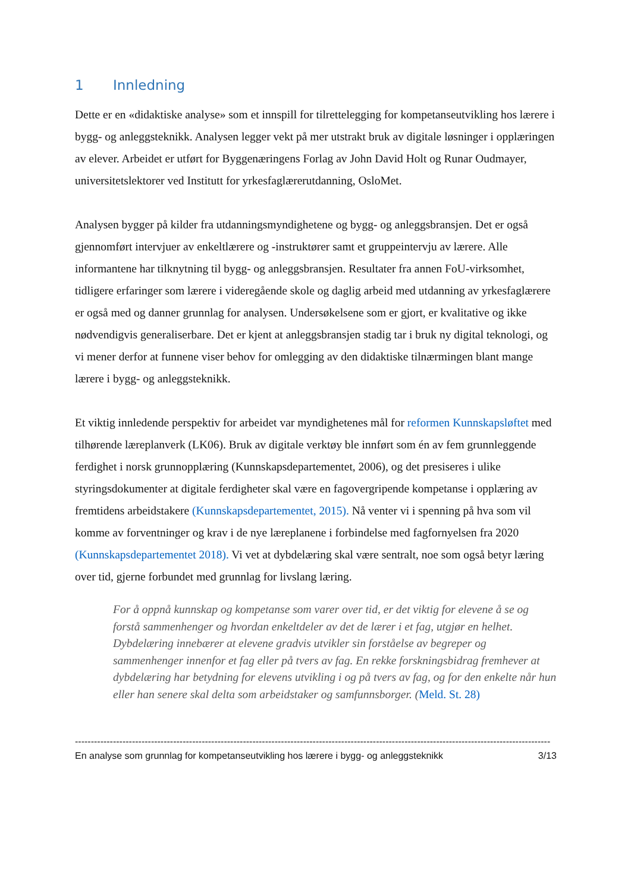1 Innledning
Dette er en «didaktiske analyse» som et innspill for tilrettelegging for kompetanseutvikling hos lærere i bygg- og anleggsteknikk. Analysen legger vekt på mer utstrakt bruk av digitale løsninger i opplæringen av elever. Arbeidet er utført for Byggenæringens Forlag av John David Holt og Runar Oudmayer, universitetslektorer ved Institutt for yrkesfaglærerutdanning, OsloMet.
Analysen bygger på kilder fra utdanningsmyndighetene og bygg- og anleggsbransjen. Det er også gjennomført intervjuer av enkeltlærere og -instruktører samt et gruppeintervju av lærere. Alle informantene har tilknytning til bygg- og anleggsbransjen. Resultater fra annen FoU-virksomhet, tidligere erfaringer som lærere i videregående skole og daglig arbeid med utdanning av yrkesfaglærere er også med og danner grunnlag for analysen. Undersøkelsene som er gjort, er kvalitative og ikke nødvendigvis generaliserbare. Det er kjent at anleggsbransjen stadig tar i bruk ny digital teknologi, og vi mener derfor at funnene viser behov for omlegging av den didaktiske tilnærmingen blant mange lærere i bygg- og anleggsteknikk.
Et viktig innledende perspektiv for arbeidet var myndighetenes mål for reformen Kunnskapsløftet med tilhørende læreplanverk (LK06). Bruk av digitale verktøy ble innført som én av fem grunnleggende ferdighet i norsk grunnopplæring (Kunnskapsdepartementet, 2006), og det presiseres i ulike styringsdokumenter at digitale ferdigheter skal være en fagovergripende kompetanse i opplæring av fremtidens arbeidstakere (Kunnskapsdepartementet, 2015). Nå venter vi i spenning på hva som vil komme av forventninger og krav i de nye læreplanene i forbindelse med fagfornyelsen fra 2020 (Kunnskapsdepartementet 2018). Vi vet at dybdelæring skal være sentralt, noe som også betyr læring over tid, gjerne forbundet med grunnlag for livslang læring.
For å oppnå kunnskap og kompetanse som varer over tid, er det viktig for elevene å se og forstå sammenhenger og hvordan enkeltdeler av det de lærer i et fag, utgjør en helhet. Dybdelæring innebærer at elevene gradvis utvikler sin forståelse av begreper og sammenhenger innenfor et fag eller på tvers av fag. En rekke forskningsbidrag fremhever at dybdelæring har betydning for elevens utvikling i og på tvers av fag, og for den enkelte når hun eller han senere skal delta som arbeidstaker og samfunnsborger. (Meld. St. 28)
------------------------------------------------------------------------------------------------------------------------------------------------------
En analyse som grunnlag for kompetanseutvikling hos lærere i bygg- og anleggsteknikk 3/13